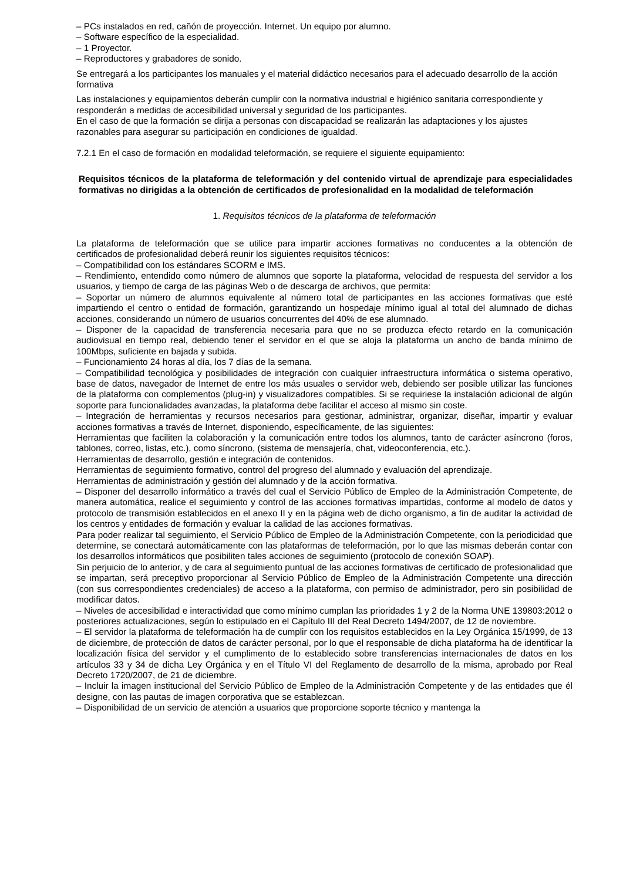– PCs instalados en red, cañón de proyección. Internet. Un equipo por alumno.
– Software específico de la especialidad.
– 1 Proyector.
– Reproductores y grabadores de sonido.
Se entregará a los participantes los manuales y el material didáctico necesarios para el adecuado desarrollo de la acción formativa
Las instalaciones y equipamientos deberán cumplir con la normativa industrial e higiénico sanitaria correspondiente y responderán a medidas de accesibilidad universal y seguridad de los participantes.
En el caso de que la formación se dirija a personas con discapacidad se realizarán las adaptaciones y los ajustes razonables para asegurar su participación en condiciones de igualdad.
7.2.1 En el caso de formación en modalidad teleformación, se requiere el siguiente equipamiento:
Requisitos técnicos de la plataforma de teleformación y del contenido virtual de aprendizaje para especialidades formativas no dirigidas a la obtención de certificados de profesionalidad en la modalidad de teleformación
1. Requisitos técnicos de la plataforma de teleformación
La plataforma de teleformación que se utilice para impartir acciones formativas no conducentes a la obtención de certificados de profesionalidad deberá reunir los siguientes requisitos técnicos:
– Compatibilidad con los estándares SCORM e IMS.
– Rendimiento, entendido como número de alumnos que soporte la plataforma, velocidad de respuesta del servidor a los usuarios, y tiempo de carga de las páginas Web o de descarga de archivos, que permita:
– Soportar un número de alumnos equivalente al número total de participantes en las acciones formativas que esté impartiendo el centro o entidad de formación, garantizando un hospedaje mínimo igual al total del alumnado de dichas acciones, considerando un número de usuarios concurrentes del 40% de ese alumnado.
– Disponer de la capacidad de transferencia necesaria para que no se produzca efecto retardo en la comunicación audiovisual en tiempo real, debiendo tener el servidor en el que se aloja la plataforma un ancho de banda mínimo de 100Mbps, suficiente en bajada y subida.
– Funcionamiento 24 horas al día, los 7 días de la semana.
– Compatibilidad tecnológica y posibilidades de integración con cualquier infraestructura informática o sistema operativo, base de datos, navegador de Internet de entre los más usuales o servidor web, debiendo ser posible utilizar las funciones de la plataforma con complementos (plug-in) y visualizadores compatibles. Si se requiriese la instalación adicional de algún soporte para funcionalidades avanzadas, la plataforma debe facilitar el acceso al mismo sin coste.
– Integración de herramientas y recursos necesarios para gestionar, administrar, organizar, diseñar, impartir y evaluar acciones formativas a través de Internet, disponiendo, específicamente, de las siguientes:
Herramientas que faciliten la colaboración y la comunicación entre todos los alumnos, tanto de carácter asíncrono (foros, tablones, correo, listas, etc.), como síncrono, (sistema de mensajería, chat, videoconferencia, etc.).
Herramientas de desarrollo, gestión e integración de contenidos.
Herramientas de seguimiento formativo, control del progreso del alumnado y evaluación del aprendizaje.
Herramientas de administración y gestión del alumnado y de la acción formativa.
– Disponer del desarrollo informático a través del cual el Servicio Público de Empleo de la Administración Competente, de manera automática, realice el seguimiento y control de las acciones formativas impartidas, conforme al modelo de datos y protocolo de transmisión establecidos en el anexo II y en la página web de dicho organismo, a fin de auditar la actividad de los centros y entidades de formación y evaluar la calidad de las acciones formativas.
Para poder realizar tal seguimiento, el Servicio Público de Empleo de la Administración Competente, con la periodicidad que determine, se conectará automáticamente con las plataformas de teleformación, por lo que las mismas deberán contar con los desarrollos informáticos que posibiliten tales acciones de seguimiento (protocolo de conexión SOAP).
Sin perjuicio de lo anterior, y de cara al seguimiento puntual de las acciones formativas de certificado de profesionalidad que se impartan, será preceptivo proporcionar al Servicio Público de Empleo de la Administración Competente una dirección (con sus correspondientes credenciales) de acceso a la plataforma, con permiso de administrador, pero sin posibilidad de modificar datos.
– Niveles de accesibilidad e interactividad que como mínimo cumplan las prioridades 1 y 2 de la Norma UNE 139803:2012 o posteriores actualizaciones, según lo estipulado en el Capítulo III del Real Decreto 1494/2007, de 12 de noviembre.
– El servidor la plataforma de teleformación ha de cumplir con los requisitos establecidos en la Ley Orgánica 15/1999, de 13 de diciembre, de protección de datos de carácter personal, por lo que el responsable de dicha plataforma ha de identificar la localización física del servidor y el cumplimento de lo establecido sobre transferencias internacionales de datos en los artículos 33 y 34 de dicha Ley Orgánica y en el Título VI del Reglamento de desarrollo de la misma, aprobado por Real Decreto 1720/2007, de 21 de diciembre.
– Incluir la imagen institucional del Servicio Público de Empleo de la Administración Competente y de las entidades que él designe, con las pautas de imagen corporativa que se establezcan.
– Disponibilidad de un servicio de atención a usuarios que proporcione soporte técnico y mantenga la